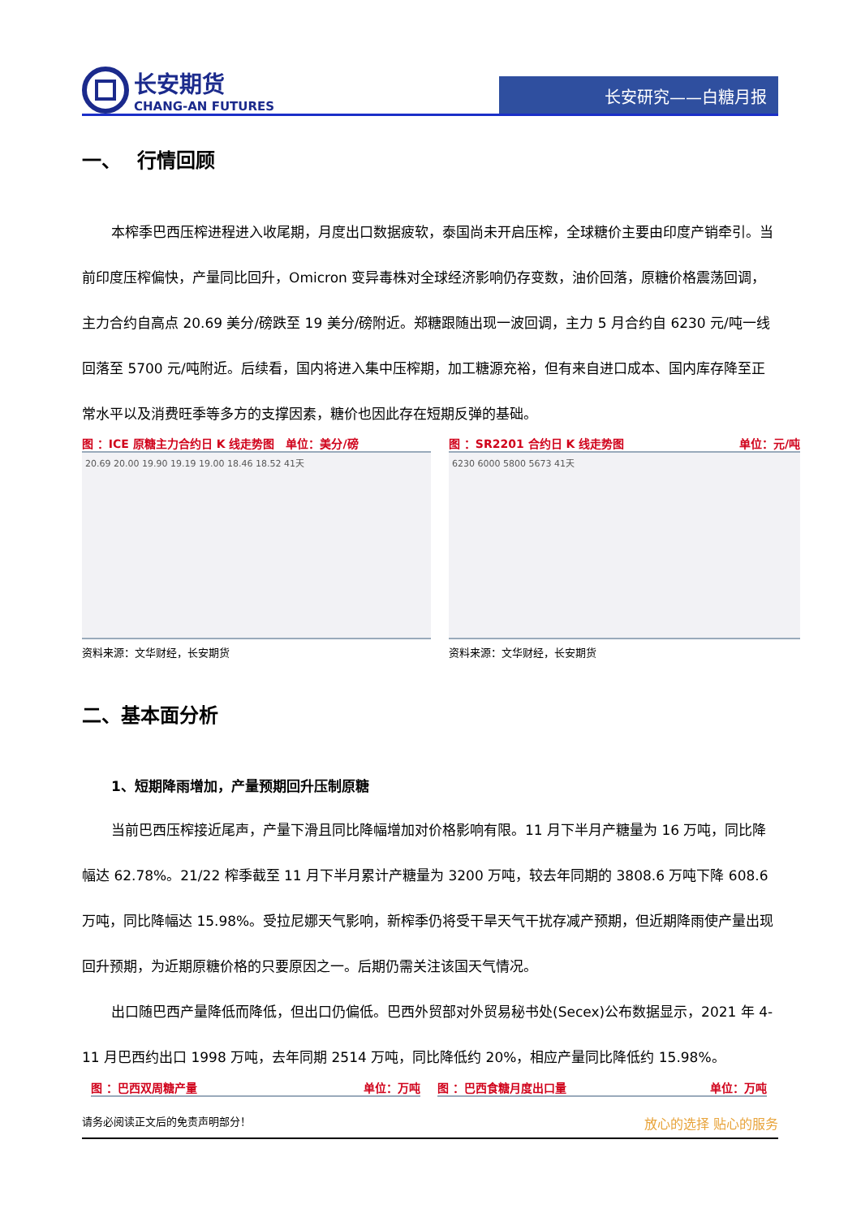长安期货
CHANG-AN FUTURES
长安研究——白糖月报
一、　 行情回顾
本榨季巴西压榨进程进入收尾期，月度出口数据疲软，泰国尚未开启压榨，全球糖价主要由印度产销牵引。当前印度压榨偏快，产量同比回升，Omicron 变异毒株对全球经济影响仍存变数，油价回落，原糖价格震荡回调，主力合约自高点 20.69 美分/磅跌至 19 美分/磅附近。郑糖跟随出现一波回调，主力 5 月合约自 6230 元/吨一线回落至 5700 元/吨附近。后续看，国内将进入集中压榨期，加工糖源充裕，但有来自进口成本、国内库存降至正常水平以及消费旺季等多方的支撑因素，糖价也因此存在短期反弹的基础。
图 ：ICE 原糖主力合约日 K 线走势图　单位：美分/磅
20.69 20.00 19.90 19.19 19.00 18.46 18.52 41天
资料来源：文华财经，长安期货
图 ：SR2201 合约日 K 线走势图 单位：元/吨
6230 6000 5800 5673 41天
资料来源：文华财经，长安期货
二、基本面分析
1、短期降雨增加，产量预期回升压制原糖
当前巴西压榨接近尾声，产量下滑且同比降幅增加对价格影响有限。11 月下半月产糖量为 16 万吨，同比降幅达 62.78%。21/22 榨季截至 11 月下半月累计产糖量为 3200 万吨，较去年同期的 3808.6 万吨下降 608.6 万吨，同比降幅达 15.98%。受拉尼娜天气影响，新榨季仍将受干旱天气干扰存减产预期，但近期降雨使产量出现回升预期，为近期原糖价格的只要原因之一。后期仍需关注该国天气情况。
出口随巴西产量降低而降低，但出口仍偏低。巴西外贸部对外贸易秘书处(Secex)公布数据显示，2021 年 4-11 月巴西约出口 1998 万吨，去年同期 2514 万吨，同比降低约 20%，相应产量同比降低约 15.98%。
图 ：巴西双周糖产量 单位：万吨 图 ：巴西食糖月度出口量 单位：万吨
请务必阅读正文后的免责声明部分！ 放心的选择 贴心的服务